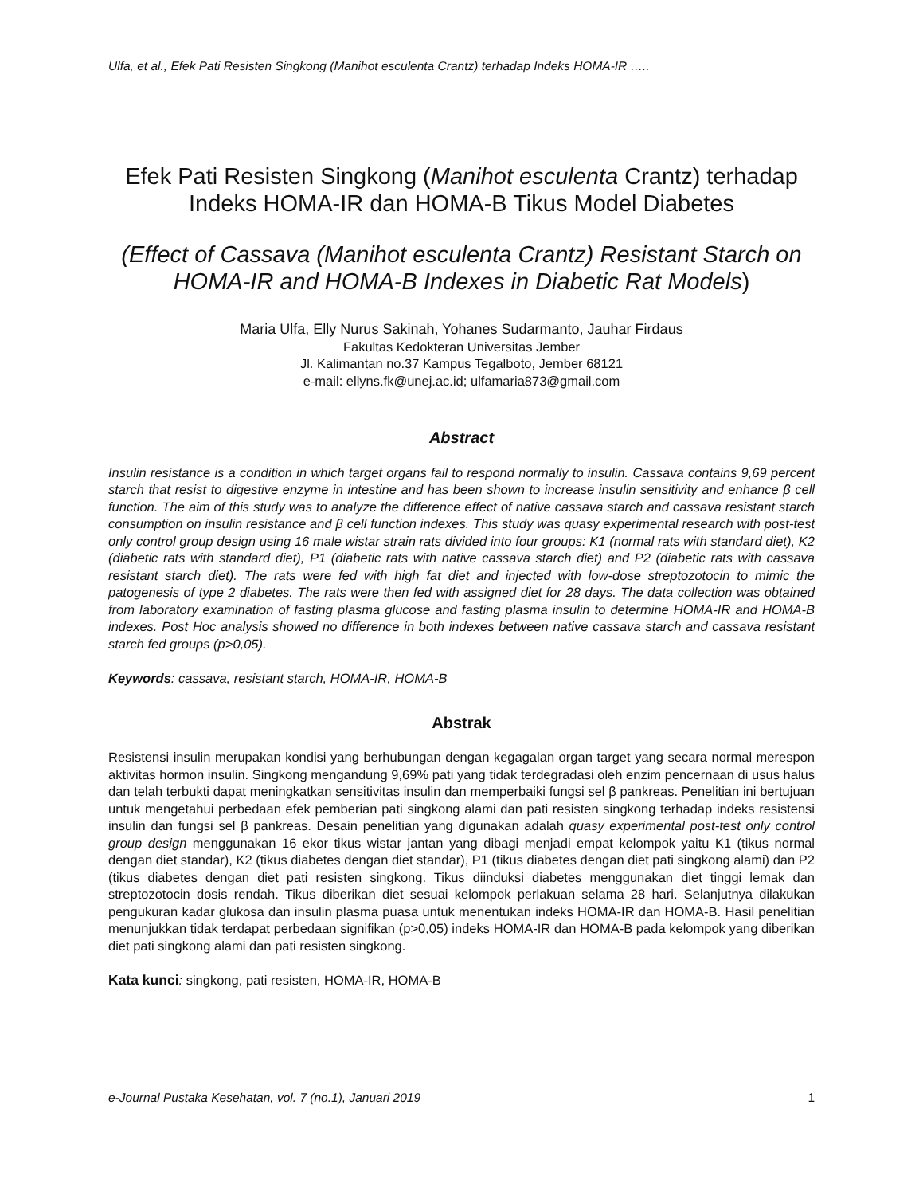Ulfa, et al., Efek Pati Resisten Singkong (Manihot esculenta Crantz) terhadap Indeks HOMA-IR …..
Efek Pati Resisten Singkong (Manihot esculenta Crantz) terhadap Indeks HOMA-IR dan HOMA-B Tikus Model Diabetes
(Effect of Cassava (Manihot esculenta Crantz) Resistant Starch on HOMA-IR and HOMA-B Indexes in Diabetic Rat Models)
Maria Ulfa, Elly Nurus Sakinah, Yohanes Sudarmanto, Jauhar Firdaus
Fakultas Kedokteran Universitas Jember
Jl. Kalimantan no.37 Kampus Tegalboto, Jember 68121
e-mail: ellyns.fk@unej.ac.id; ulfamaria873@gmail.com
Abstract
Insulin resistance is a condition in which target organs fail to respond normally to insulin. Cassava contains 9,69 percent starch that resist to digestive enzyme in intestine and has been shown to increase insulin sensitivity and enhance β cell function. The aim of this study was to analyze the difference effect of native cassava starch and cassava resistant starch consumption on insulin resistance and β cell function indexes. This study was quasy experimental research with post-test only control group design using 16 male wistar strain rats divided into four groups: K1 (normal rats with standard diet), K2 (diabetic rats with standard diet), P1 (diabetic rats with native cassava starch diet) and P2 (diabetic rats with cassava resistant starch diet). The rats were fed with high fat diet and injected with low-dose streptozotocin to mimic the patogenesis of type 2 diabetes. The rats were then fed with assigned diet for 28 days. The data collection was obtained from laboratory examination of fasting plasma glucose and fasting plasma insulin to determine HOMA-IR and HOMA-B indexes. Post Hoc analysis showed no difference in both indexes between native cassava starch and cassava resistant starch fed groups (p>0,05).
Keywords: cassava, resistant starch, HOMA-IR, HOMA-B
Abstrak
Resistensi insulin merupakan kondisi yang berhubungan dengan kegagalan organ target yang secara normal merespon aktivitas hormon insulin. Singkong mengandung 9,69% pati yang tidak terdegradasi oleh enzim pencernaan di usus halus dan telah terbukti dapat meningkatkan sensitivitas insulin dan memperbaiki fungsi sel β pankreas. Penelitian ini bertujuan untuk mengetahui perbedaan efek pemberian pati singkong alami dan pati resisten singkong terhadap indeks resistensi insulin dan fungsi sel β pankreas. Desain penelitian yang digunakan adalah quasy experimental post-test only control group design menggunakan 16 ekor tikus wistar jantan yang dibagi menjadi empat kelompok yaitu K1 (tikus normal dengan diet standar), K2 (tikus diabetes dengan diet standar), P1 (tikus diabetes dengan diet pati singkong alami) dan P2 (tikus diabetes dengan diet pati resisten singkong. Tikus diinduksi diabetes menggunakan diet tinggi lemak dan streptozotocin dosis rendah. Tikus diberikan diet sesuai kelompok perlakuan selama 28 hari. Selanjutnya dilakukan pengukuran kadar glukosa dan insulin plasma puasa untuk menentukan indeks HOMA-IR dan HOMA-B. Hasil penelitian menunjukkan tidak terdapat perbedaan signifikan (p>0,05) indeks HOMA-IR dan HOMA-B pada kelompok yang diberikan diet pati singkong alami dan pati resisten singkong.
Kata kunci: singkong, pati resisten, HOMA-IR, HOMA-B
e-Journal Pustaka Kesehatan, vol. 7 (no.1), Januari 2019 1